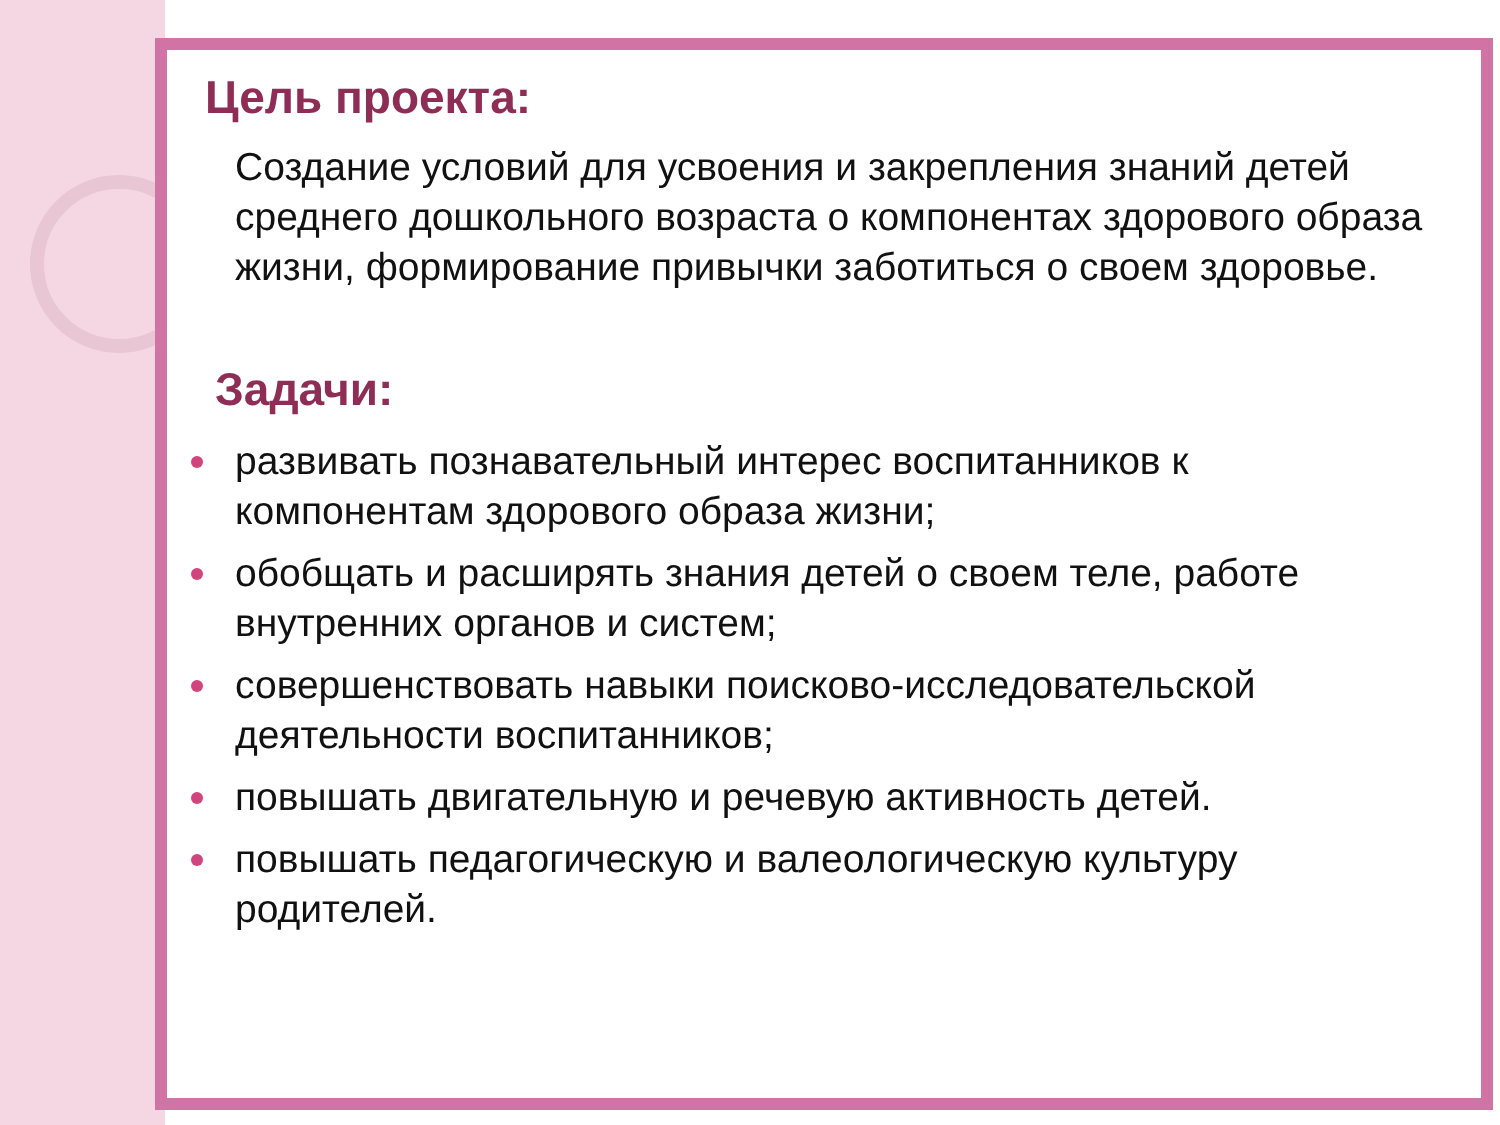Цель проекта:
Создание условий для усвоения и закрепления знаний детей среднего дошкольного возраста о компонентах здорового образа жизни, формирование привычки заботиться о своем здоровье.
Задачи:
развивать познавательный интерес воспитанников к компонентам здорового образа жизни;
обобщать и расширять знания детей о своем теле, работе внутренних органов и систем;
совершенствовать навыки поисково-исследовательской деятельности воспитанников;
повышать двигательную и речевую активность детей.
повышать педагогическую и валеологическую культуру родителей.